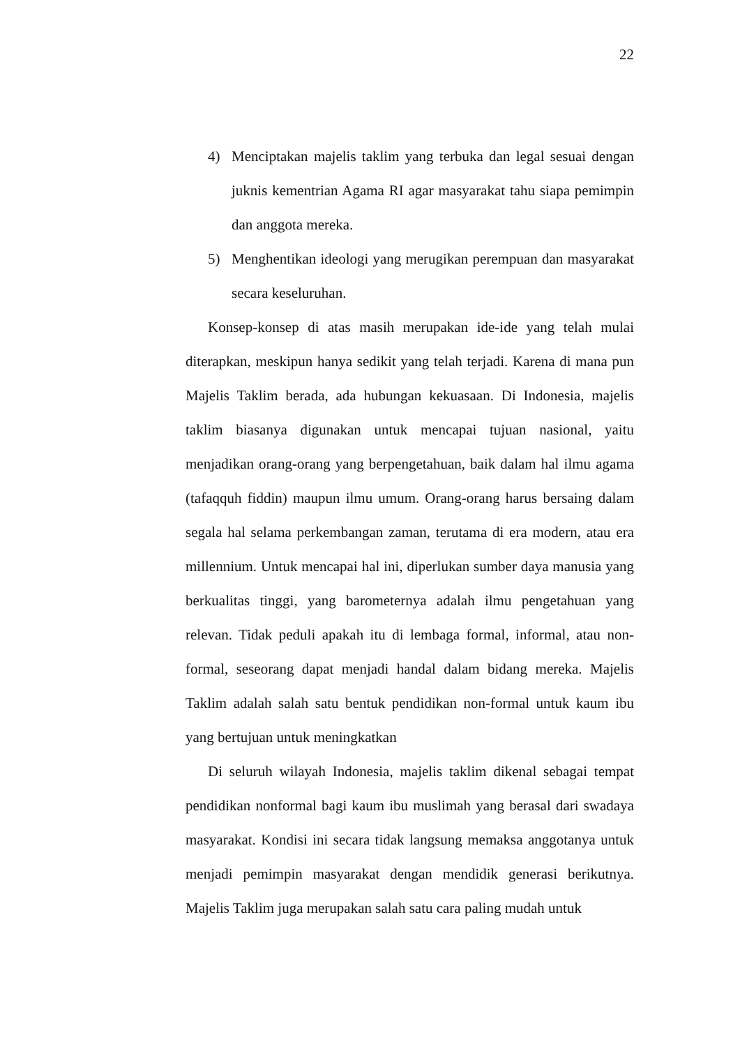22
4) Menciptakan majelis taklim yang terbuka dan legal sesuai dengan juknis kementrian Agama RI agar masyarakat tahu siapa pemimpin dan anggota mereka.
5) Menghentikan ideologi yang merugikan perempuan dan masyarakat secara keseluruhan.
Konsep-konsep di atas masih merupakan ide-ide yang telah mulai diterapkan, meskipun hanya sedikit yang telah terjadi. Karena di mana pun Majelis Taklim berada, ada hubungan kekuasaan. Di Indonesia, majelis taklim biasanya digunakan untuk mencapai tujuan nasional, yaitu menjadikan orang-orang yang berpengetahuan, baik dalam hal ilmu agama (tafaqquh fiddin) maupun ilmu umum. Orang-orang harus bersaing dalam segala hal selama perkembangan zaman, terutama di era modern, atau era millennium. Untuk mencapai hal ini, diperlukan sumber daya manusia yang berkualitas tinggi, yang barometernya adalah ilmu pengetahuan yang relevan. Tidak peduli apakah itu di lembaga formal, informal, atau non-formal, seseorang dapat menjadi handal dalam bidang mereka. Majelis Taklim adalah salah satu bentuk pendidikan non-formal untuk kaum ibu yang bertujuan untuk meningkatkan
Di seluruh wilayah Indonesia, majelis taklim dikenal sebagai tempat pendidikan nonformal bagi kaum ibu muslimah yang berasal dari swadaya masyarakat. Kondisi ini secara tidak langsung memaksa anggotanya untuk menjadi pemimpin masyarakat dengan mendidik generasi berikutnya. Majelis Taklim juga merupakan salah satu cara paling mudah untuk